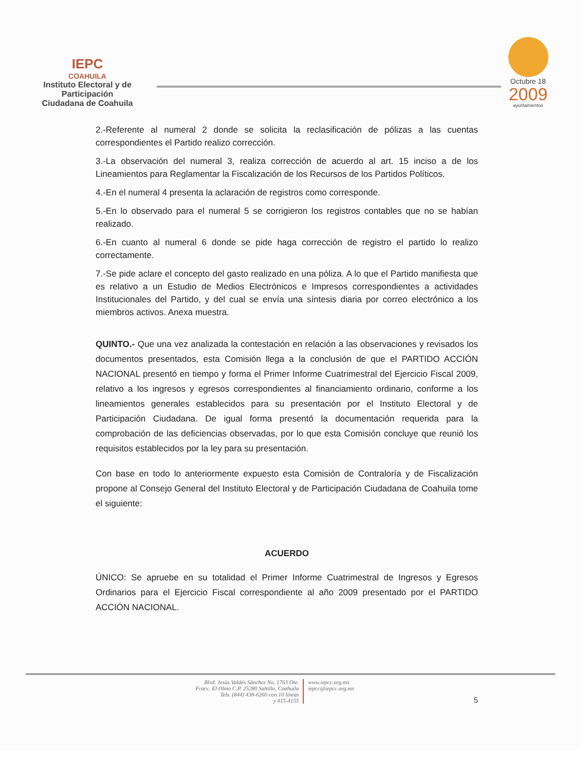IEPC
COAHUILA
Instituto Electoral y de Participación
Ciudadana de Coahuila
Octubre 18
2009
ayuntamientos
2.-Referente al numeral 2 donde se solicita la reclasificación de pólizas a las cuentas correspondientes el Partido realizo corrección.
3.-La observación del numeral 3, realiza corrección de acuerdo al art. 15 inciso a de los Lineamientos para Reglamentar la Fiscalización de los Recursos de los Partidos Políticos.
4.-En el numeral 4 presenta la aclaración de registros como corresponde.
5.-En lo observado para el numeral 5 se corrigieron los registros contables que no se habían realizado.
6.-En cuanto al numeral 6 donde se pide haga corrección de registro el partido lo realizo correctamente.
7.-Se pide aclare el concepto del gasto realizado en una póliza. A lo que el Partido manifiesta que es relativo a un Estudio de Medios Electrónicos e Impresos correspondientes a actividades Institucionales del Partido, y del cual se envía una síntesis diaria por correo electrónico a los miembros activos. Anexa muestra.
QUINTO.- Que una vez analizada la contestación en relación a las observaciones y revisados los documentos presentados, esta Comisión llega a la conclusión de que el PARTIDO ACCIÓN NACIONAL presentó en tiempo y forma el Primer Informe Cuatrimestral del Ejercicio Fiscal 2009, relativo a los ingresos y egresos correspondientes al financiamiento ordinario, conforme a los lineamientos generales establecidos para su presentación por el Instituto Electoral y de Participación Ciudadana. De igual forma presentó la documentación requerida para la comprobación de las deficiencias observadas, por lo que esta Comisión concluye que reunió los requisitos establecidos por la ley para su presentación.
Con base en todo lo anteriormente expuesto esta Comisión de Contraloría y de Fiscalización propone al Consejo General del Instituto Electoral y de Participación Ciudadana de Coahuila tome el siguiente:
ACUERDO
ÚNICO: Se apruebe en su totalidad el Primer Informe Cuatrimestral de Ingresos y Egresos Ordinarios para el Ejercicio Fiscal correspondiente al año 2009 presentado por el PARTIDO ACCIÓN NACIONAL.
Blvd. Jesús Valdés Sánchez No. 1763 Ote.
Fracc. El Olmo C.P. 25280 Saltillo, Coahuila
Tels. (844) 438-6260 con 10 líneas
y 415-4155
www.iepcc.org.mx
iepcc@iepcc.org.mx
5